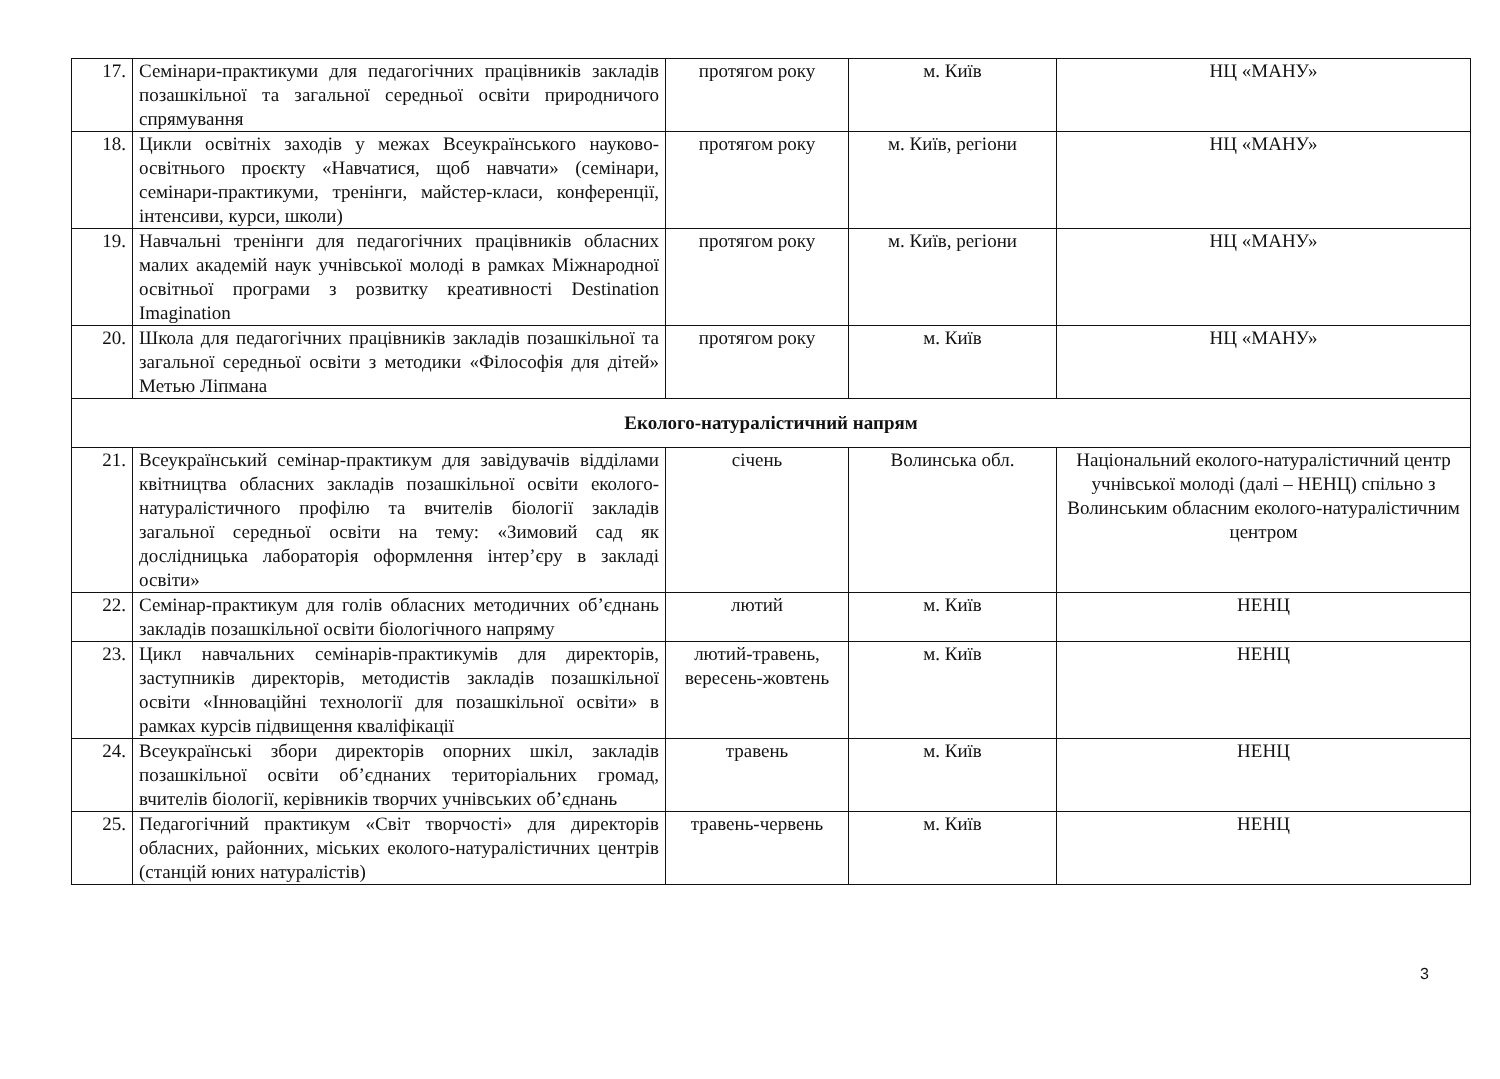| 17. | Семінари-практикуми для педагогічних працівників закладів позашкільної та загальної середньої освіти природничого спрямування | протягом року | м. Київ | НЦ «МАНУ» |
| 18. | Цикли освітніх заходів у межах Всеукраїнського науково-освітнього проєкту «Навчатися, щоб навчати» (семінари, семінари-практикуми, тренінги, майстер-класи, конференції, інтенсиви, курси, школи) | протягом року | м. Київ, регіони | НЦ «МАНУ» |
| 19. | Навчальні тренінги для педагогічних працівників обласних малих академій наук учнівської молоді в рамках Міжнародної освітньої програми з розвитку креативності Destination Imagination | протягом року | м. Київ, регіони | НЦ «МАНУ» |
| 20. | Школа для педагогічних працівників закладів позашкільної та загальної середньої освіти з методики «Філософія для дітей» Метью Ліпмана | протягом року | м. Київ | НЦ «МАНУ» |
| Еколого-натуралістичний напрям | | | | |
| 21. | Всеукраїнський семінар-практикум для завідувачів відділами квітництва обласних закладів позашкільної освіти еколого-натуралістичного профілю та вчителів біології закладів загальної середньої освіти на тему: «Зимовий сад як дослідницька лабораторія оформлення інтер’єру в закладі освіти» | січень | Волинська обл. | Національний еколого-натуралістичний центр учнівської молоді (далі – НЕНЦ) спільно з Волинським обласним еколого-натуралістичним центром |
| 22. | Семінар-практикум для голів обласних методичних об’єднань закладів позашкільної освіти біологічного напряму | лютий | м. Київ | НЕНЦ |
| 23. | Цикл навчальних семінарів-практикумів для директорів, заступників директорів, методистів закладів позашкільної освіти «Інноваційні технології для позашкільної освіти» в рамках курсів підвищення кваліфікації | лютий-травень, вересень-жовтень | м. Київ | НЕНЦ |
| 24. | Всеукраїнські збори директорів опорних шкіл, закладів позашкільної освіти об’єднаних територіальних громад, вчителів біології, керівників творчих учнівських об’єднань | травень | м. Київ | НЕНЦ |
| 25. | Педагогічний практикум «Світ творчості» для директорів обласних, районних, міських еколого-натуралістичних центрів (станцій юних натуралістів) | травень-червень | м. Київ | НЕНЦ |
3